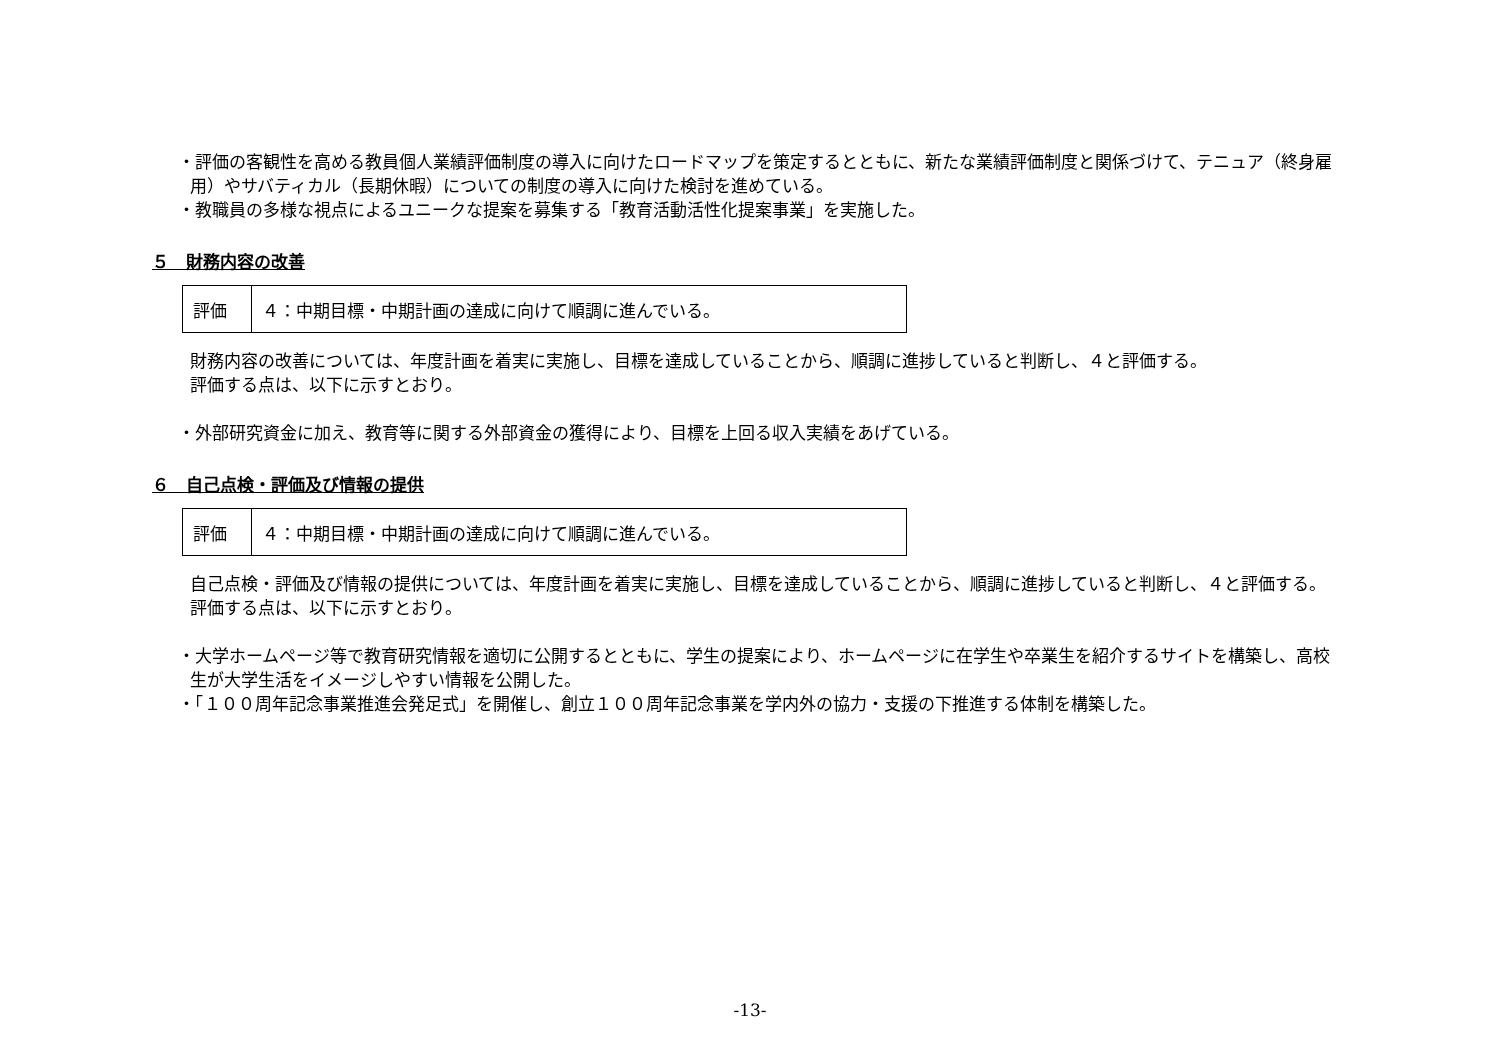・評価の客観性を高める教員個人業績評価制度の導入に向けたロードマップを策定するとともに、新たな業績評価制度と関係づけて、テニュア（終身雇用）やサバティカル（長期休暇）についての制度の導入に向けた検討を進めている。
・教職員の多様な視点によるユニークな提案を募集する「教育活動活性化提案事業」を実施した。
５　財務内容の改善
| 評価 | ４：中期目標・中期計画の達成に向けて順調に進んでいる。 |
財務内容の改善については、年度計画を着実に実施し、目標を達成していることから、順調に進捗していると判断し、４と評価する。
評価する点は、以下に示すとおり。
・外部研究資金に加え、教育等に関する外部資金の獲得により、目標を上回る収入実績をあげている。
６　自己点検・評価及び情報の提供
| 評価 | ４：中期目標・中期計画の達成に向けて順調に進んでいる。 |
自己点検・評価及び情報の提供については、年度計画を着実に実施し、目標を達成していることから、順調に進捗していると判断し、４と評価する。
評価する点は、以下に示すとおり。
・大学ホームページ等で教育研究情報を適切に公開するとともに、学生の提案により、ホームページに在学生や卒業生を紹介するサイトを構築し、高校生が大学生活をイメージしやすい情報を公開した。
・「１００周年記念事業推進会発足式」を開催し、創立１００周年記念事業を学内外の協力・支援の下推進する体制を構築した。
-13-